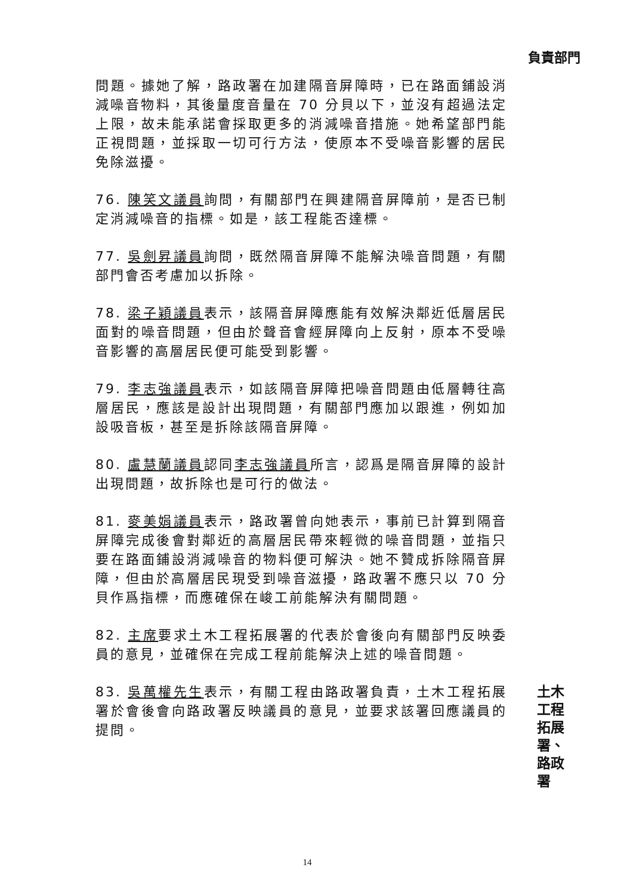負責部門
問題。據她了解，路政署在加建隔音屏障時，已在路面鋪設消減噪音物料，其後量度音量在 70 分貝以下，並沒有超過法定上限，故未能承諾會採取更多的消減噪音措施。她希望部門能正視問題，並採取一切可行方法，使原本不受噪音影響的居民免除滋擾。
76. 陳笑文議員詢問，有關部門在興建隔音屏障前，是否已制定消減噪音的指標。如是，該工程能否達標。
77. 吳劍昇議員詢問，既然隔音屏障不能解決噪音問題，有關部門會否考慮加以拆除。
78. 梁子穎議員表示，該隔音屏障應能有效解決鄰近低層居民面對的噪音問題，但由於聲音會經屏障向上反射，原本不受噪音影響的高層居民便可能受到影響。
79. 李志強議員表示，如該隔音屏障把噪音問題由低層轉往高層居民，應該是設計出現問題，有關部門應加以跟進，例如加設吸音板，甚至是拆除該隔音屏障。
80. 盧慧蘭議員認同李志強議員所言，認爲是隔音屏障的設計出現問題，故拆除也是可行的做法。
81. 麥美娟議員表示，路政署曾向她表示，事前已計算到隔音屏障完成後會對鄰近的高層居民帶來輕微的噪音問題，並指只要在路面鋪設消減噪音的物料便可解決。她不贊成拆除隔音屏障，但由於高層居民現受到噪音滋擾，路政署不應只以 70 分貝作爲指標，而應確保在峻工前能解決有關問題。
82. 主席要求土木工程拓展署的代表於會後向有關部門反映委員的意見，並確保在完成工程前能解決上述的噪音問題。
83. 吳萬權先生表示，有關工程由路政署負責，土木工程拓展署於會後會向路政署反映議員的意見，並要求該署回應議員的提問。
土木工程
拓展署、
路政署
14